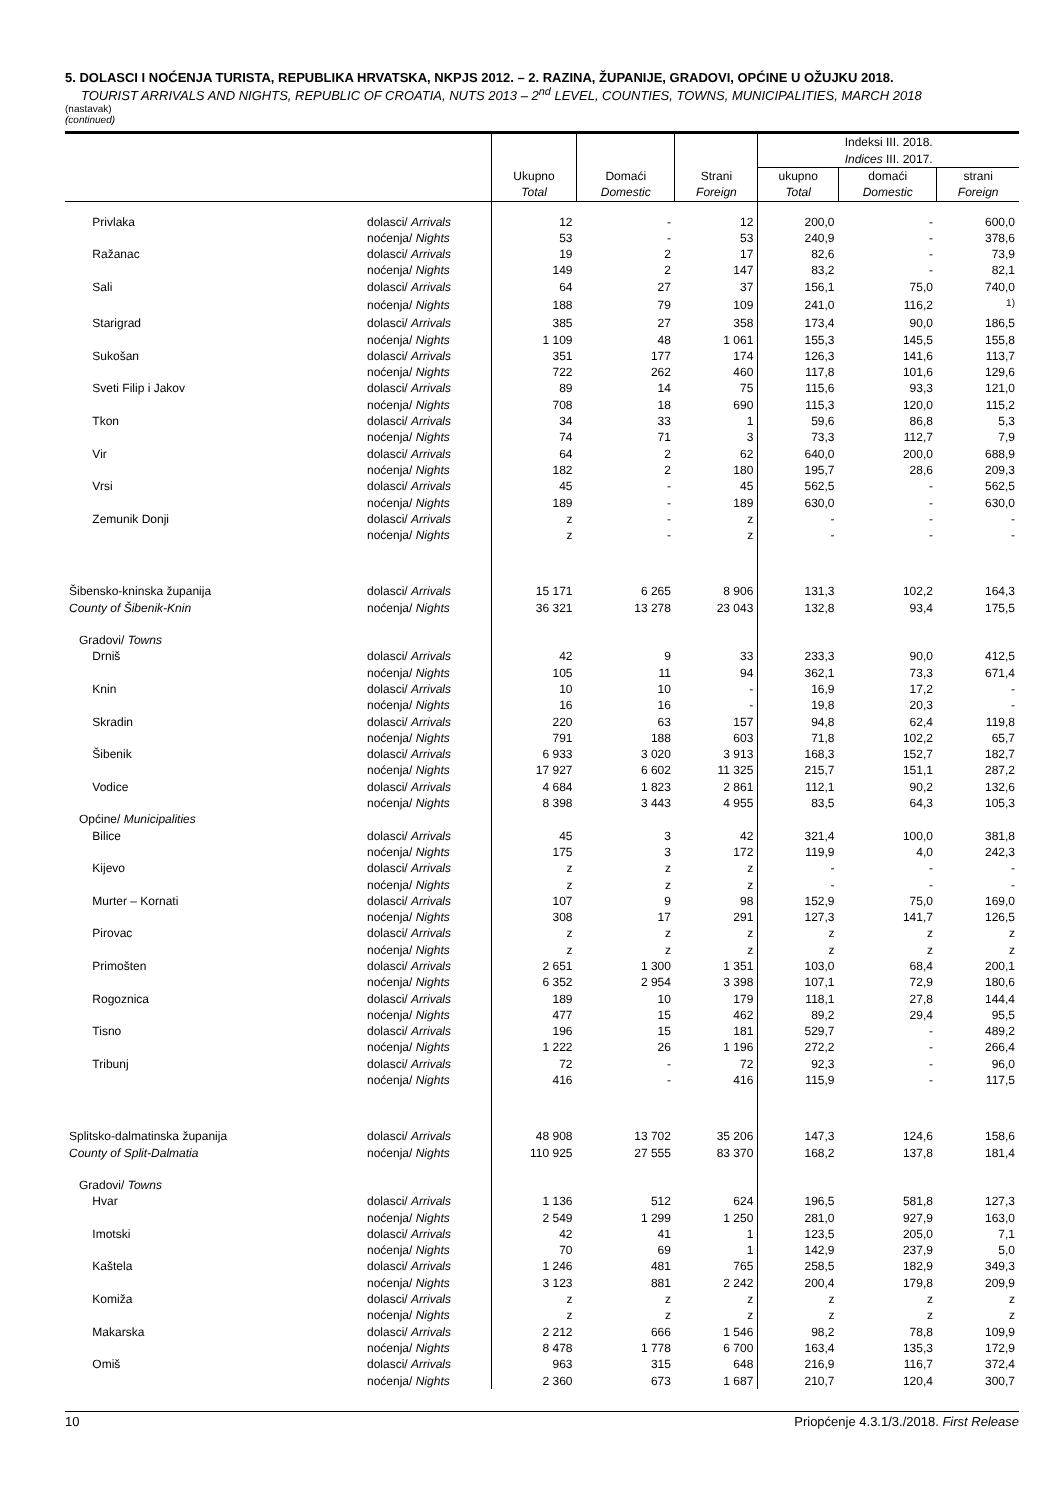5. DOLASCI I NOĆENJA TURISTA, REPUBLIKA HRVATSKA, NKPJS 2012. – 2. RAZINA, ŽUPANIJE, GRADOVI, OPĆINE U OŽUJKU 2018.
TOURIST ARRIVALS AND NIGHTS, REPUBLIC OF CROATIA, NUTS 2013 – 2<sup>nd</sup> LEVEL, COUNTIES, TOWNS, MUNICIPALITIES, MARCH 2018
(nastavak)
(continued)
| | | Ukupno Total | Domaći Domestic | Strani Foreign | Indeksi III. 2018. Indices III. 2017. | | |
| --- | --- | --- | --- | --- | --- | --- | --- |
| | | | | | ukupno Total | domaći Domestic | strani Foreign |
| Privlaka | dolasci/ Arrivals | 12 | - | 12 | 200,0 | - | 600,0 |
| | noćenja/ Nights | 53 | - | 53 | 240,9 | - | 378,6 |
| Ražanac | dolasci/ Arrivals | 19 | 2 | 17 | 82,6 | - | 73,9 |
| | noćenja/ Nights | 149 | 2 | 147 | 83,2 | - | 82,1 |
| Sali | dolasci/ Arrivals | 64 | 27 | 37 | 156,1 | 75,0 | 740,0 |
| | noćenja/ Nights | 188 | 79 | 109 | 241,0 | 116,2 | <sup>1)</sup> |
| Starigrad | dolasci/ Arrivals | 385 | 27 | 358 | 173,4 | 90,0 | 186,5 |
| | noćenja/ Nights | 1 109 | 48 | 1 061 | 155,3 | 145,5 | 155,8 |
| Sukošan | dolasci/ Arrivals | 351 | 177 | 174 | 126,3 | 141,6 | 113,7 |
| | noćenja/ Nights | 722 | 262 | 460 | 117,8 | 101,6 | 129,6 |
| Sveti Filip i Jakov | dolasci/ Arrivals | 89 | 14 | 75 | 115,6 | 93,3 | 121,0 |
| | noćenja/ Nights | 708 | 18 | 690 | 115,3 | 120,0 | 115,2 |
| Tkon | dolasci/ Arrivals | 34 | 33 | 1 | 59,6 | 86,8 | 5,3 |
| | noćenja/ Nights | 74 | 71 | 3 | 73,3 | 112,7 | 7,9 |
| Vir | dolasci/ Arrivals | 64 | 2 | 62 | 640,0 | 200,0 | 688,9 |
| | noćenja/ Nights | 182 | 2 | 180 | 195,7 | 28,6 | 209,3 |
| Vrsi | dolasci/ Arrivals | 45 | - | 45 | 562,5 | - | 562,5 |
| | noćenja/ Nights | 189 | - | 189 | 630,0 | - | 630,0 |
| Zemunik Donji | dolasci/ Arrivals | z | - | z | - | - | - |
| | noćenja/ Nights | z | - | z | - | - | - |
| Šibensko-kninska županija | dolasci/ Arrivals | 15 171 | 6 265 | 8 906 | 131,3 | 102,2 | 164,3 |
| County of Šibenik-Knin | noćenja/ Nights | 36 321 | 13 278 | 23 043 | 132,8 | 93,4 | 175,5 |
| Gradovi/ Towns | | | | | | | |
| Drniš | dolasci/ Arrivals | 42 | 9 | 33 | 233,3 | 90,0 | 412,5 |
| | noćenja/ Nights | 105 | 11 | 94 | 362,1 | 73,3 | 671,4 |
| Knin | dolasci/ Arrivals | 10 | 10 | - | 16,9 | 17,2 | - |
| | noćenja/ Nights | 16 | 16 | - | 19,8 | 20,3 | - |
| Skradin | dolasci/ Arrivals | 220 | 63 | 157 | 94,8 | 62,4 | 119,8 |
| | noćenja/ Nights | 791 | 188 | 603 | 71,8 | 102,2 | 65,7 |
| Šibenik | dolasci/ Arrivals | 6 933 | 3 020 | 3 913 | 168,3 | 152,7 | 182,7 |
| | noćenja/ Nights | 17 927 | 6 602 | 11 325 | 215,7 | 151,1 | 287,2 |
| Vodice | dolasci/ Arrivals | 4 684 | 1 823 | 2 861 | 112,1 | 90,2 | 132,6 |
| | noćenja/ Nights | 8 398 | 3 443 | 4 955 | 83,5 | 64,3 | 105,3 |
| Općine/ Municipalities | | | | | | | |
| Bilice | dolasci/ Arrivals | 45 | 3 | 42 | 321,4 | 100,0 | 381,8 |
| | noćenja/ Nights | 175 | 3 | 172 | 119,9 | 4,0 | 242,3 |
| Kijevo | dolasci/ Arrivals | z | z | z | - | - | - |
| | noćenja/ Nights | z | z | z | - | - | - |
| Murter – Kornati | dolasci/ Arrivals | 107 | 9 | 98 | 152,9 | 75,0 | 169,0 |
| | noćenja/ Nights | 308 | 17 | 291 | 127,3 | 141,7 | 126,5 |
| Pirovac | dolasci/ Arrivals | z | z | z | z | z | z |
| | noćenja/ Nights | z | z | z | z | z | z |
| Primošten | dolasci/ Arrivals | 2 651 | 1 300 | 1 351 | 103,0 | 68,4 | 200,1 |
| | noćenja/ Nights | 6 352 | 2 954 | 3 398 | 107,1 | 72,9 | 180,6 |
| Rogoznica | dolasci/ Arrivals | 189 | 10 | 179 | 118,1 | 27,8 | 144,4 |
| | noćenja/ Nights | 477 | 15 | 462 | 89,2 | 29,4 | 95,5 |
| Tisno | dolasci/ Arrivals | 196 | 15 | 181 | 529,7 | - | 489,2 |
| | noćenja/ Nights | 1 222 | 26 | 1 196 | 272,2 | - | 266,4 |
| Tribunj | dolasci/ Arrivals | 72 | - | 72 | 92,3 | - | 96,0 |
| | noćenja/ Nights | 416 | - | 416 | 115,9 | - | 117,5 |
| Splitsko-dalmatinska županija | dolasci/ Arrivals | 48 908 | 13 702 | 35 206 | 147,3 | 124,6 | 158,6 |
| County of Split-Dalmatia | noćenja/ Nights | 110 925 | 27 555 | 83 370 | 168,2 | 137,8 | 181,4 |
| Gradovi/ Towns | | | | | | | |
| Hvar | dolasci/ Arrivals | 1 136 | 512 | 624 | 196,5 | 581,8 | 127,3 |
| | noćenja/ Nights | 2 549 | 1 299 | 1 250 | 281,0 | 927,9 | 163,0 |
| Imotski | dolasci/ Arrivals | 42 | 41 | 1 | 123,5 | 205,0 | 7,1 |
| | noćenja/ Nights | 70 | 69 | 1 | 142,9 | 237,9 | 5,0 |
| Kaštela | dolasci/ Arrivals | 1 246 | 481 | 765 | 258,5 | 182,9 | 349,3 |
| | noćenja/ Nights | 3 123 | 881 | 2 242 | 200,4 | 179,8 | 209,9 |
| Komiža | dolasci/ Arrivals | z | z | z | z | z | z |
| | noćenja/ Nights | z | z | z | z | z | z |
| Makarska | dolasci/ Arrivals | 2 212 | 666 | 1 546 | 98,2 | 78,8 | 109,9 |
| | noćenja/ Nights | 8 478 | 1 778 | 6 700 | 163,4 | 135,3 | 172,9 |
| Omiš | dolasci/ Arrivals | 963 | 315 | 648 | 216,9 | 116,7 | 372,4 |
| | noćenja/ Nights | 2 360 | 673 | 1 687 | 210,7 | 120,4 | 300,7 |
10 Priopćenje 4.3.1/3./2018. First Release